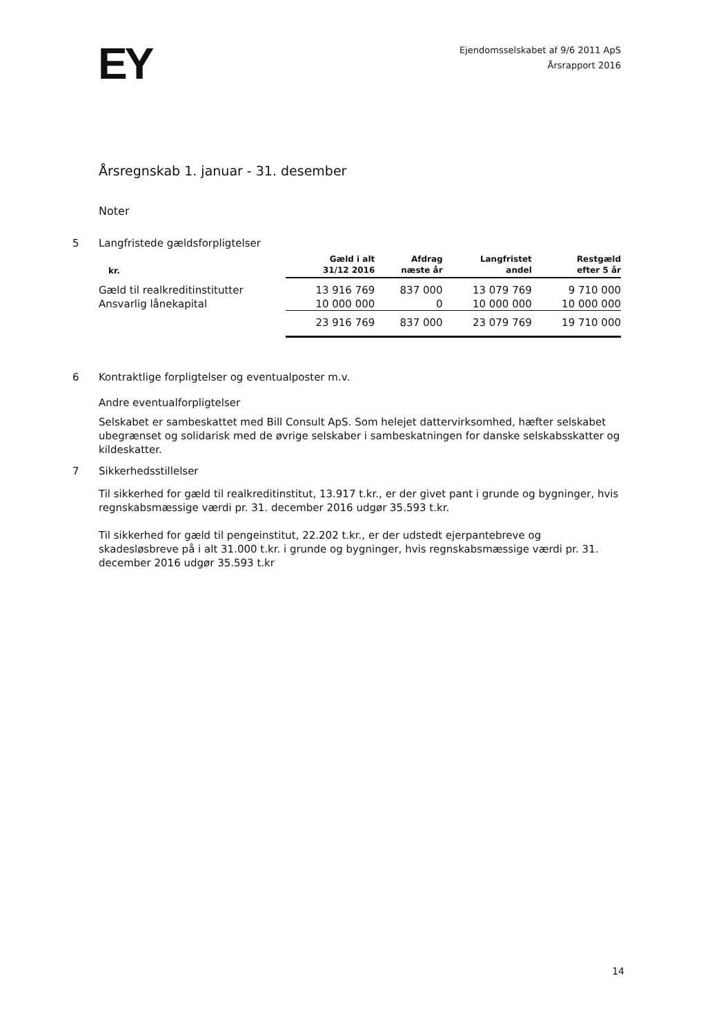EY
Ejendomsselskabet af 9/6 2011 ApS
Årsrapport 2016
Årsregnskab 1. januar - 31. desember
Noter
5 Langfristede gældsforpligtelser
| kr. | Gæld i alt 31/12 2016 | Afdrag næste år | Langfristet andel | Restgæld efter 5 år |
| --- | --- | --- | --- | --- |
| Gæld til realkreditinstitutter | 13 916 769 | 837 000 | 13 079 769 | 9 710 000 |
| Ansvarlig lånekapital | 10 000 000 | 0 | 10 000 000 | 10 000 000 |
| | 23 916 769 | 837 000 | 23 079 769 | 19 710 000 |
6 Kontraktlige forpligtelser og eventualposter m.v.
Andre eventualforpligtelser
Selskabet er sambeskattet med Bill Consult ApS. Som helejet dattervirksomhed, hæfter selskabet ubegrænset og solidarisk med de øvrige selskaber i sambeskatningen for danske selskabsskatter og kildeskatter.
7 Sikkerhedsstillelser
Til sikkerhed for gæld til realkreditinstitut, 13.917 t.kr., er der givet pant i grunde og bygninger, hvis regnskabsmæssige værdi pr. 31. december 2016 udgør 35.593 t.kr.
Til sikkerhed for gæld til pengeinstitut, 22.202 t.kr., er der udstedt ejerpantebreve og skadesløsbreve på i alt 31.000 t.kr. i grunde og bygninger, hvis regnskabsmæssige værdi pr. 31. december 2016 udgør 35.593 t.kr
14